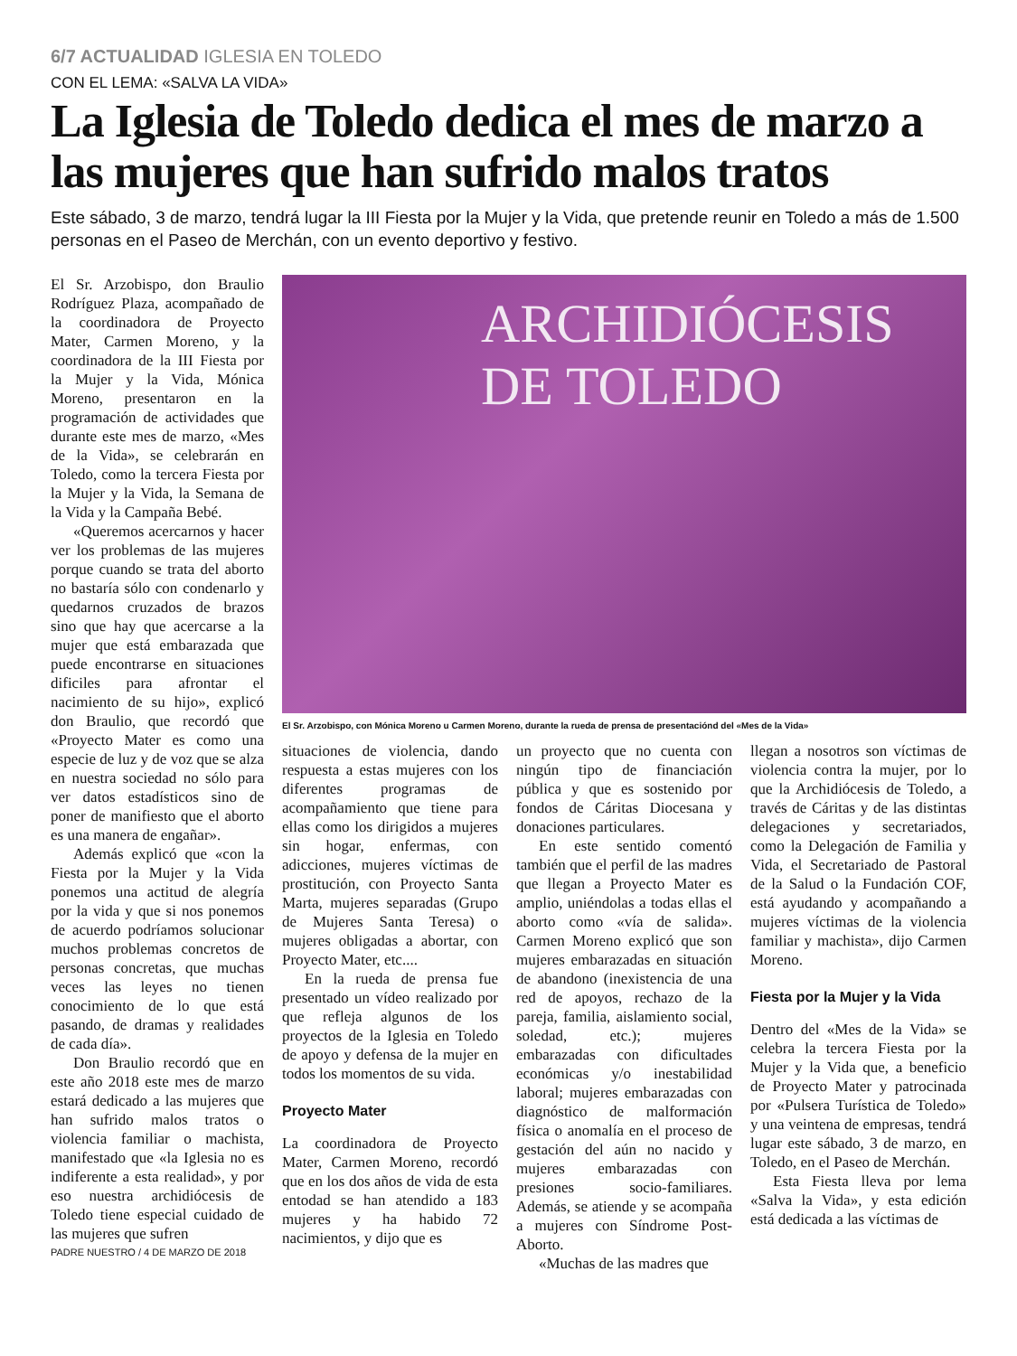6/7 ACTUALIDAD IGLESIA EN TOLEDO
CON EL LEMA: «SALVA LA VIDA»
La Iglesia de Toledo dedica el mes de marzo a las mujeres que han sufrido malos tratos
Este sábado, 3 de marzo, tendrá lugar la III Fiesta por la Mujer y la Vida, que pretende reunir en Toledo a más de 1.500 personas en el Paseo de Merchán, con un evento deportivo y festivo.
El Sr. Arzobispo, don Braulio Rodríguez Plaza, acompañado de la coordinadora de Proyecto Mater, Carmen Moreno, y la coordinadora de la III Fiesta por la Mujer y la Vida, Mónica Moreno, presentaron en la programación de actividades que durante este mes de marzo, «Mes de la Vida», se celebrarán en Toledo, como la tercera Fiesta por la Mujer y la Vida, la Semana de la Vida y la Campaña Bebé.
«Queremos acercarnos y hacer ver los problemas de las mujeres porque cuando se trata del aborto no bastaría sólo con condenarlo y quedarnos cruzados de brazos sino que hay que acercarse a la mujer que está embarazada que puede encontrarse en situaciones dificiles para afrontar el nacimiento de su hijo», explicó don Braulio, que recordó que «Proyecto Mater es como una especie de luz y de voz que se alza en nuestra sociedad no sólo para ver datos estadísticos sino de poner de manifiesto que el aborto es una manera de engañar».
Además explicó que «con la Fiesta por la Mujer y la Vida ponemos una actitud de alegría por la vida y que si nos ponemos de acuerdo podríamos solucionar muchos problemas concretos de personas concretas, que muchas veces las leyes no tienen conocimiento de lo que está pasando, de dramas y realidades de cada día».
Don Braulio recordó que en este año 2018 este mes de marzo estará dedicado a las mujeres que han sufrido malos tratos o violencia familiar o machista, manifestado que «la Iglesia no es indiferente a esta realidad», y por eso nuestra archidiócesis de Toledo tiene especial cuidado de las mujeres que sufren
PADRE NUESTRO / 4 DE MARZO DE 2018
ARCHIDIÓCESIS
DE TOLEDO
El Sr. Arzobispo, con Mónica Moreno u Carmen Moreno, durante la rueda de prensa de presentaciónd del «Mes de la Vida»
situaciones de violencia, dando respuesta a estas mujeres con los diferentes programas de acompañamiento que tiene para ellas como los dirigidos a mujeres sin hogar, enfermas, con adicciones, mujeres víctimas de prostitución, con Proyecto Santa Marta, mujeres separadas (Grupo de Mujeres Santa Teresa) o mujeres obligadas a abortar, con Proyecto Mater, etc....
En la rueda de prensa fue presentado un vídeo realizado por que refleja algunos de los proyectos de la Iglesia en Toledo de apoyo y defensa de la mujer en todos los momentos de su vida.
Proyecto Mater
La coordinadora de Proyecto Mater, Carmen Moreno, recordó que en los dos años de vida de esta entodad se han atendido a 183 mujeres y ha habido 72 nacimientos, y dijo que es
un proyecto que no cuenta con ningún tipo de financiación pública y que es sostenido por fondos de Cáritas Diocesana y donaciones particulares.
En este sentido comentó también que el perfil de las madres que llegan a Proyecto Mater es amplio, uniéndolas a todas ellas el aborto como «vía de salida». Carmen Moreno explicó que son mujeres embarazadas en situación de abandono (inexistencia de una red de apoyos, rechazo de la pareja, familia, aislamiento social, soledad, etc.); mujeres embarazadas con dificultades económicas y/o inestabilidad laboral; mujeres embarazadas con diagnóstico de malformación física o anomalía en el proceso de gestación del aún no nacido y mujeres embarazadas con presiones socio-familiares. Además, se atiende y se acompaña a mujeres con Síndrome Post-Aborto.
«Muchas de las madres que
llegan a nosotros son víctimas de violencia contra la mujer, por lo que la Archidiócesis de Toledo, a través de Cáritas y de las distintas delegaciones y secretariados, como la Delegación de Familia y Vida, el Secretariado de Pastoral de la Salud o la Fundación COF, está ayudando y acompañando a mujeres víctimas de la violencia familiar y machista», dijo Carmen Moreno.
Fiesta por la Mujer y la Vida
Dentro del «Mes de la Vida» se celebra la tercera Fiesta por la Mujer y la Vida que, a beneficio de Proyecto Mater y patrocinada por «Pulsera Turística de Toledo» y una veintena de empresas, tendrá lugar este sábado, 3 de marzo, en Toledo, en el Paseo de Merchán.
Esta Fiesta lleva por lema «Salva la Vida», y esta edición está dedicada a las víctimas de